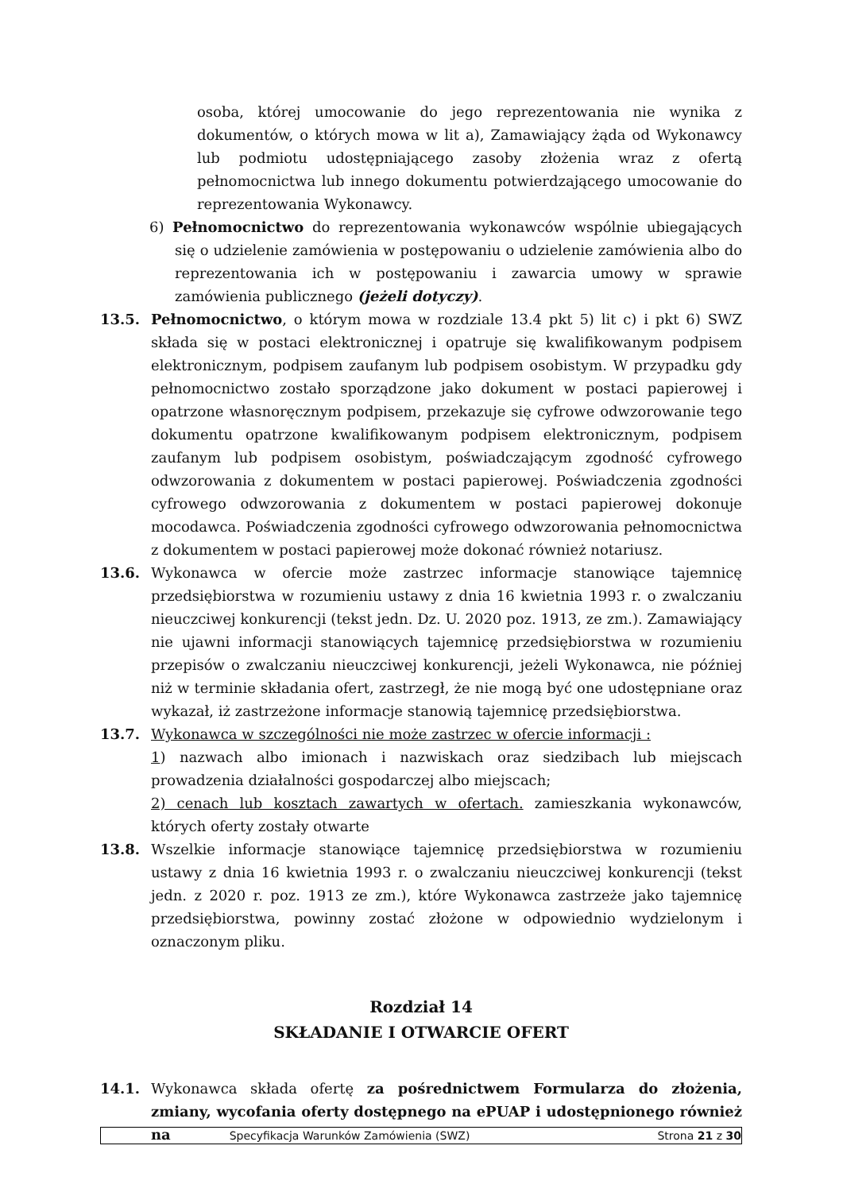osoba, której umocowanie do jego reprezentowania nie wynika z dokumentów, o których mowa w lit a), Zamawiający żąda od Wykonawcy lub podmiotu udostępniającego zasoby złożenia wraz z ofertą pełnomocnictwa lub innego dokumentu potwierdzającego umocowanie do reprezentowania Wykonawcy.
6) Pełnomocnictwo do reprezentowania wykonawców wspólnie ubiegających się o udzielenie zamówienia w postępowaniu o udzielenie zamówienia albo do reprezentowania ich w postępowaniu i zawarcia umowy w sprawie zamówienia publicznego (jeżeli dotyczy).
13.5. Pełnomocnictwo, o którym mowa w rozdziale 13.4 pkt 5) lit c) i pkt 6) SWZ składa się w postaci elektronicznej i opatruje się kwalifikowanym podpisem elektronicznym, podpisem zaufanym lub podpisem osobistym. W przypadku gdy pełnomocnictwo zostało sporządzone jako dokument w postaci papierowej i opatrzone własnoręcznym podpisem, przekazuje się cyfrowe odwzorowanie tego dokumentu opatrzone kwalifikowanym podpisem elektronicznym, podpisem zaufanym lub podpisem osobistym, poświadczającym zgodność cyfrowego odwzorowania z dokumentem w postaci papierowej. Poświadczenia zgodności cyfrowego odwzorowania z dokumentem w postaci papierowej dokonuje mocodawca. Poświadczenia zgodności cyfrowego odwzorowania pełnomocnictwa z dokumentem w postaci papierowej może dokonać również notariusz.
13.6. Wykonawca w ofercie może zastrzec informacje stanowiące tajemnicę przedsiębiorstwa w rozumieniu ustawy z dnia 16 kwietnia 1993 r. o zwalczaniu nieuczciwej konkurencji (tekst jedn. Dz. U. 2020 poz. 1913, ze zm.). Zamawiający nie ujawni informacji stanowiących tajemnicę przedsiębiorstwa w rozumieniu przepisów o zwalczaniu nieuczciwej konkurencji, jeżeli Wykonawca, nie później niż w terminie składania ofert, zastrzegł, że nie mogą być one udostępniane oraz wykazał, iż zastrzeżone informacje stanowią tajemnicę przedsiębiorstwa.
13.7. Wykonawca w szczególności nie może zastrzec w ofercie informacji :
1) nazwach albo imionach i nazwiskach oraz siedzibach lub miejscach prowadzenia działalności gospodarczej albo miejscach;
2) cenach lub kosztach zawartych w ofertach. zamieszkania wykonawców, których oferty zostały otwarte
13.8. Wszelkie informacje stanowiące tajemnicę przedsiębiorstwa w rozumieniu ustawy z dnia 16 kwietnia 1993 r. o zwalczaniu nieuczciwej konkurencji (tekst jedn. z 2020 r. poz. 1913 ze zm.), które Wykonawca zastrzeże jako tajemnicę przedsiębiorstwa, powinny zostać złożone w odpowiednio wydzielonym i oznaczonym pliku.
Rozdział 14
SKŁADANIE I OTWARCIE OFERT
14.1. Wykonawca składa ofertę za pośrednictwem Formularza do złożenia, zmiany, wycofania oferty dostępnego na ePUAP i udostępnionego również na
Specyfikacja Warunków Zamówienia (SWZ)
Strona 21 z 30